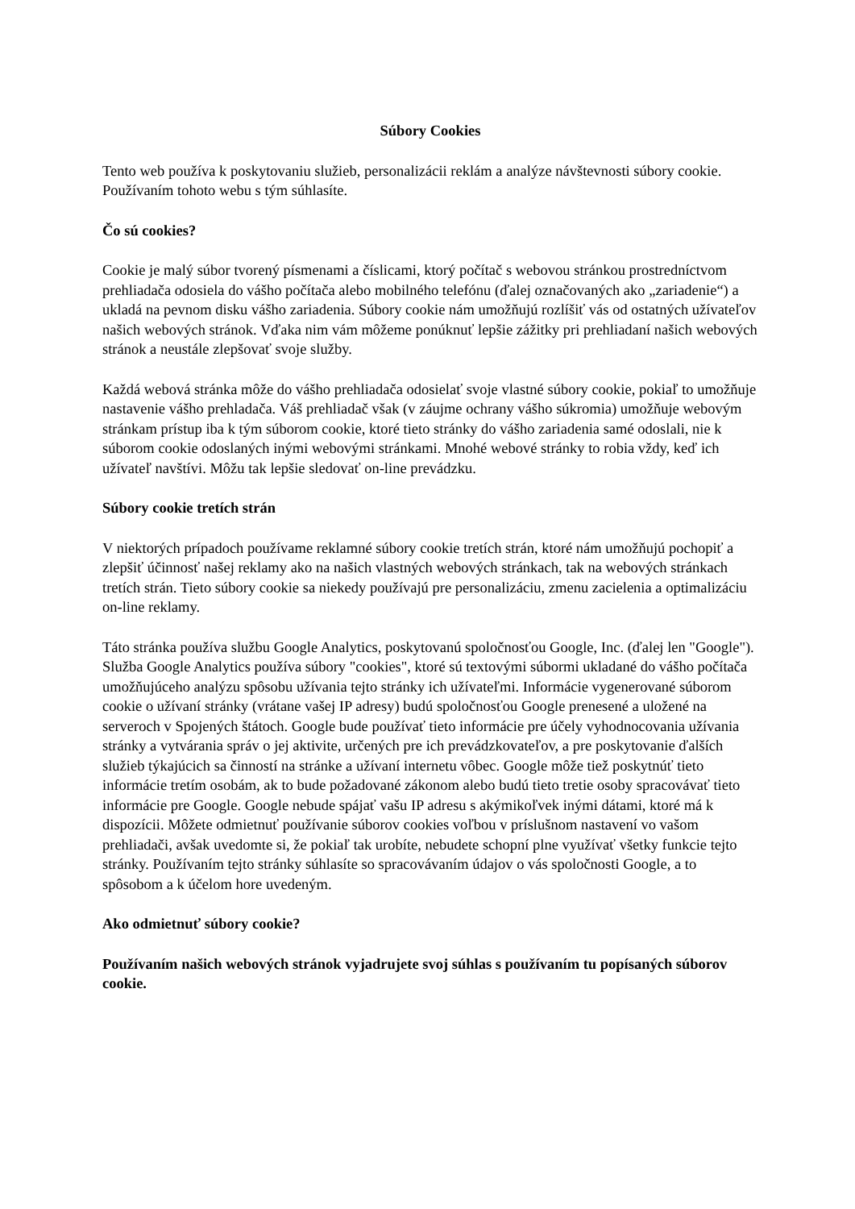Súbory Cookies
Tento web používa k poskytovaniu služieb, personalizácii reklám a analýze návštevnosti súbory cookie. Používaním tohoto webu s tým súhlasíte.
Čo sú cookies?
Cookie je malý súbor tvorený písmenami a číslicami, ktorý počítač s webovou stránkou prostredníctvom prehliadača odosiela do vášho počítača alebo mobilného telefónu (ďalej označovaných ako „zariadenie“) a ukladá na pevnom disku vášho zariadenia. Súbory cookie nám umožňujú rozlíšiť vás od ostatných užívateľov našich webových stránok. Vďaka nim vám môžeme ponúknuť lepšie zážitky pri prehliadaní našich webových stránok a neustále zlepšovať svoje služby.
Každá webová stránka môže do vášho prehliadača odosielať svoje vlastné súbory cookie, pokiaľ to umožňuje nastavenie vášho prehladača. Váš prehliadač však (v záujme ochrany vášho súkromia) umožňuje webovým stránkam prístup iba k tým súborom cookie, ktoré tieto stránky do vášho zariadenia samé odoslali, nie k súborom cookie odoslaných inými webovými stránkami. Mnohé webové stránky to robia vždy, keď ich užívateľ navštívi. Môžu tak lepšie sledovať on-line prevádzku.
Súbory cookie tretích strán
V niektorých prípadoch používame reklamné súbory cookie tretích strán, ktoré nám umožňujú pochopiť a zlepšiť účinnosť našej reklamy ako na našich vlastných webových stránkach, tak na webových stránkach tretích strán. Tieto súbory cookie sa niekedy používajú pre personalizáciu, zmenu zacielenia a optimalizáciu on-line reklamy.
Táto stránka používa službu Google Analytics, poskytovanú spoločnosťou Google, Inc. (ďalej len "Google"). Služba Google Analytics používa súbory "cookies", ktoré sú textovými súbormi ukladané do vášho počítača umožňujúceho analýzu spôsobu užívania tejto stránky ich užívateľmi. Informácie vygenerované súborom cookie o užívaní stránky (vrátane vašej IP adresy) budú spoločnosťou Google prenesené a uložené na serveroch v Spojených štátoch. Google bude používať tieto informácie pre účely vyhodnocovania užívania stránky a vytvárania správ o jej aktivite, určených pre ich prevádzkovateľov, a pre poskytovanie ďalších služieb týkajúcich sa činností na stránke a užívaní internetu vôbec. Google môže tiež poskytnúť tieto informácie tretím osobám, ak to bude požadované zákonom alebo budú tieto tretie osoby spracovávať tieto informácie pre Google. Google nebude spájať vašu IP adresu s akýmikoľvek inými dátami, ktoré má k dispozícii. Môžete odmietnuť používanie súborov cookies voľbou v príslušnom nastavení vo vašom prehliadači, avšak uvedomte si, že pokiaľ tak urobíte, nebudete schopní plne využívať všetky funkcie tejto stránky. Používaním tejto stránky súhlasíte so spracovávaním údajov o vás spoločnosti Google, a to spôsobom a k účelom hore uvedeným.
Ako odmietnuť súbory cookie?
Používaním našich webových stránok vyjadrujete svoj súhlas s používaním tu popísaných súborov cookie.